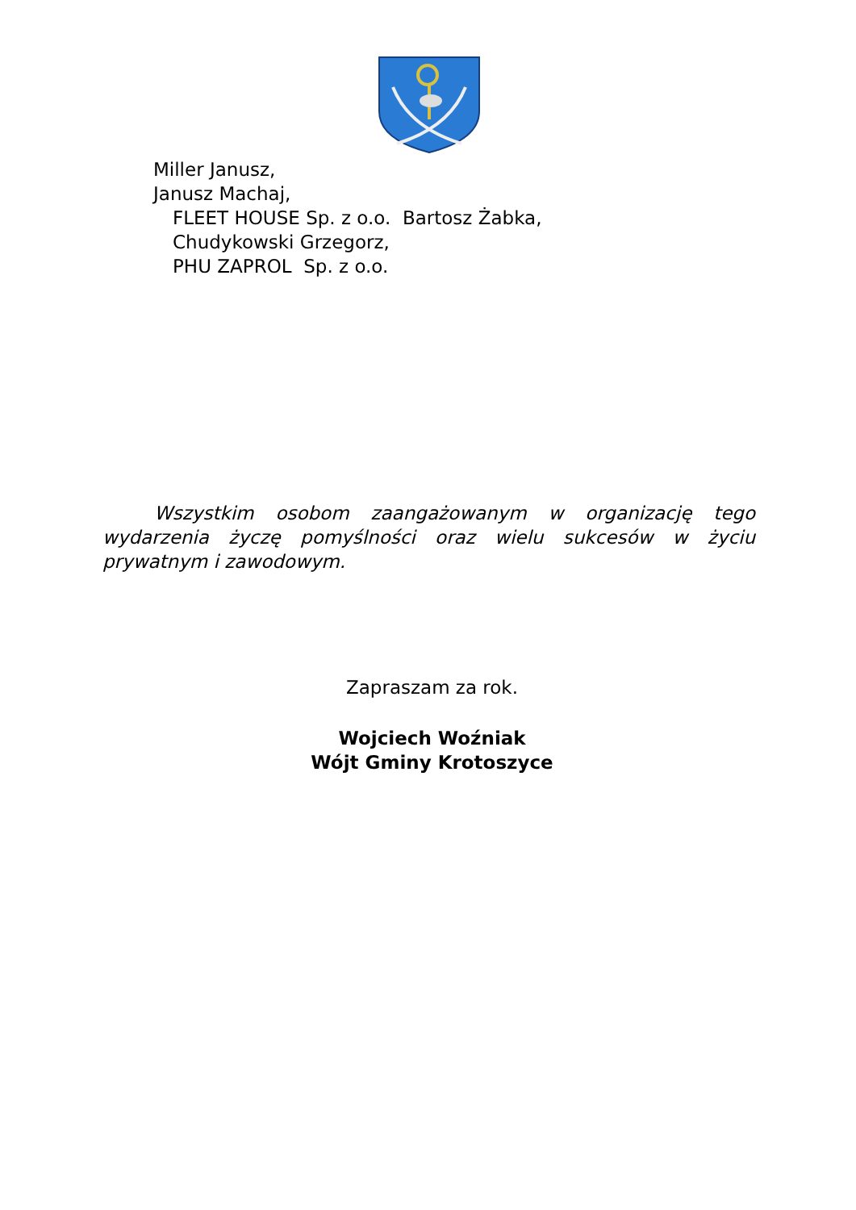Miller Janusz,
Janusz Machaj,
FLEET HOUSE Sp. z o.o. Bartosz Żabka,
Chudykowski Grzegorz,
PHU ZAPROL Sp. z o.o.
Wszystkim osobom zaangażowanym w organizację tego wydarzenia życzę pomyślności oraz wielu sukcesów w życiu prywatnym i zawodowym.
Zapraszam za rok.
Wojciech Woźniak
Wójt Gminy Krotoszyce